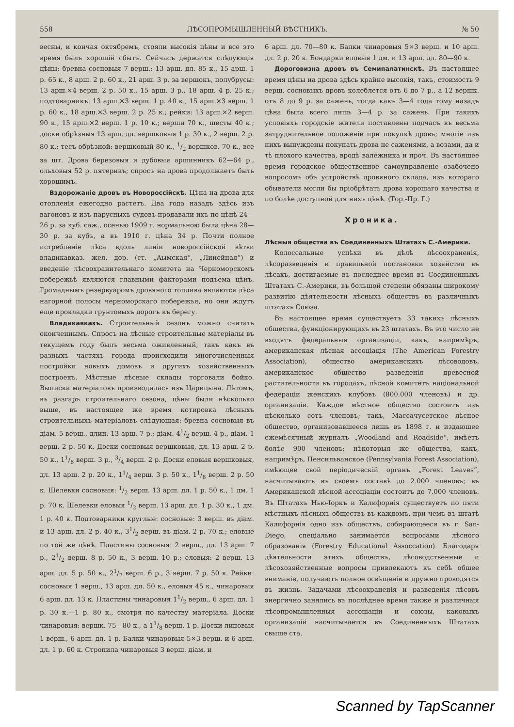558 ЛѢСОПРОМЫШЛЕННЫЙ ВѢСТНИКЪ. № 50
весны, и кончая октябремъ, стояли высокія цѣны и все это время былъ хорошій сбытъ. Сейчасъ держатся слѣдующія цѣны: бревна сосновыя 7 верш.: 13 арш. дл. 85 к., 15 арш. 1 р. 65 к., 8 арш. 2 р. 60 к., 21 арш. 3 р. за вершокъ, полубрусы: 13 арш.×4 верш. 2 р. 50 к., 15 арш. 3 р., 18 арш. 4 р. 25 к.; подтоварникъ: 13 арш.×3 верш. 1 р. 40 к., 15 арш.×3 верш. 1 р. 60 к., 18 арш.×3 верш. 2 р. 25 к.; рейки: 13 арш.×2 верш. 90 к., 15 арш.×2 верш. 1 р. 10 к.; верши 70 к., шесты 40 к.; доски обрѣзныя 13 арш. дл. вершковыя 1 р. 30 к., 2 верш. 2 р. 80 к.; тесъ обрѣзной: вершковый 80 к., 1/2 вершков. 70 к., все за шт. Дрова березовыя и дубовыя аршинникъ 62—64 р., ольховыя 52 р. пятерикъ; спросъ на дрова продолжаетъ быть хорошимъ.
Вздорожаніе дровъ въ Новороссійскѣ. Цѣна на дрова для отопленія ежегодно растетъ. Два года назадъ здѣсь изъ вагоновъ и изъ парусныхъ судовъ продавали ихъ по цѣнѣ 24—26 р. за куб. саж., осенью 1909 г. нормальною была цѣна 28—30 р. за кубъ, а въ 1910 г. цѣна 34 р. Почти полное истребленіе лѣса вдоль линіи новороссійской вѣтви владикавказ. жел. дор. (ст. „Аымская“, „Линейная“) и введеніе лѣсоохранительнаго комитета на Черноморскомъ побережьѣ являются главными факторами подъема цѣнъ. Громаднымъ резервуаромъ дровяного топлива являются лѣса нагорной полосы черноморскаго побережья, но они ждутъ еще прокладки грунтовыхъ дорогъ къ берегу.
Владикавказъ. Строительный сезонъ можно считать оконченнымъ. Спросъ на лѣсные строительные матеріалы въ текущемъ году былъ весьма оживленный, такъ какъ въ разныхъ частяхъ города происходили многочисленныя постройки новыхъ домовъ и другихъ хозяйственныхъ построекъ. Мѣстные лѣсные склады торговали бойко. Выписка матеріаловъ производилась изъ Царицына. Лѣтомъ, въ разгаръ строительнаго сезона, цѣны были нѣсколько выше, въ настоящее же время котировка лѣсныхъ строительныхъ матеріаловъ слѣдующая: бревна сосновыя въ діам. 5 верш., длин. 13 арш. 7 р.; діам. 41/2 верш. 4 р., діам. 1 верш. 2 р. 50 к. Доски сосновыя вершковыя, дл. 13 арш. 2 р. 50 к., 11/8 верш. 3 р., 3/4 верш. 2 р. Доски еловыя вершковыя, дл. 13 арш. 2 р. 20 к., 11/4 верш. 3 р. 50 к., 11/8 верш. 2 р. 50 к. Шелевки сосновыя: 1/2 верш. 13 арш. дл. 1 р. 50 к., 1 дм. 1 р. 70 к. Шелевки еловыя 1/2 верш. 13 арш. дл. 1 р. 30 к., 1 дм. 1 р. 40 к. Подтоварники круглые: сосновые: 3 верш. въ діам. и 13 арш. дл. 2 р. 40 к., 31/2 верш. въ діам. 2 р. 70 к.; еловые по той же цѣнѣ. Пластины сосновыя: 2 верш., дл. 13 арш. 7 р., 21/2 верш. 8 р. 50 к., 3 верш. 10 р.; еловыя: 2 верш. 13 арш. дл. 5 р. 50 к., 21/2 верш. 6 р., 3 верш. 7 р. 50 к. Рейки: сосновыя 1 верш., 13 арш. дл. 50 к., еловыя 45 к., чинаровыя 6 арш. дл. 13 к. Пластины чинаровыя 11/2 верш., 6 арш. дл. 1 р. 30 к.—1 р. 80 к., смотря по качеству матеріала. Доски чинаровыя: вершк. 75—80 к., а 11/8 верш. 1 р. Доски липовыя 1 верш., 6 арш. дл. 1 р. Балки чинаровыя 5×3 верш. и 6 арш. дл. 1 р. 60 к. Стропила чинаровыя 3 верш. діам. и
6 арш. дл. 70—80 к. Балки чинаровыя 5×3 верш. и 10 арш. дл. 2 р. 20 к. Бондарки еловыя 1 дм. и 13 арш. дл. 80—90 к.
Дороговизна дровъ въ Семипалатинскѣ. Въ настоящее время цѣны на дрова здѣсь крайне высокія, такъ, стоимость 9 верш. сосновыхъ дровъ колеблется отъ 6 до 7 р., а 12 вершк. отъ 8 до 9 р. за сажень, тогда какъ 3—4 года тому назадъ цѣна была всего лишь 3—4 р. за сажень. При такихъ условіяхъ городскіе жители поставлены подчасъ въ весьма затруднительное положеніе при покупкѣ дровъ; многіе изъ нихъ вынуждены покупать дрова не саженями, а возами, да и тѣ плохого качества, вродѣ валежника и проч. Въ настоящее время городское общественное самоуправленіе озабочено вопросомъ объ устройствѣ дровяного склада, изъ котораго обыватели могли бы пріобрѣтать дрова хорошаго качества и по болѣе доступной для нихъ цѣнѣ. (Тор.-Пр. Г.)
Хроника.
Лѣсныя общества въ Соединенныхъ Штатахъ С.-Америки.
Колоссальные успѣхи въ дѣлѣ лѣсоохраненія, лѣсоразведенія и правильной постановки хозяйства въ лѣсахъ, достигаемые въ последнее время въ Соединенныхъ Штатахъ С.-Америки, въ большой степени обязаны широкому развитію дѣятельности лѣсныхъ обществъ въ различныхъ штатахъ Союза.
Въ настоящее время существуетъ 33 такихъ лѣсныхъ общества, функціонирующихъ въ 23 штатахъ. Въ это число не входятъ федеральныя организаціи, какъ, напримѣръ, американская лѣсная ассоціація (The American Forestry Association), общество американскихъ лѣсоводовъ, американское общество разведенія древесной растительности въ городахъ, лѣсной комитетъ національной федераціи женскихъ клубовъ (800.000 членовъ) и др. организаціи. Каждое мѣстное общество состоитъ изъ нѣсколько сотъ членовъ; такъ, Массачусетское лѣсное общество, организовавшееся лишь въ 1898 г. и издающее ежемѣсячный журналъ „Woodland and Roadside“, имѣетъ болѣе 900 членовъ; нѣкоторыя же общества, какъ, напримѣръ, Пенсильванское (Pennsylvania Forest Association), имѣющее свой періодическій органъ „Forest Leaves“, насчитываютъ въ своемъ составѣ до 2.000 членовъ; въ Американской лѣсной ассоціаціи состоитъ до 7.000 членовъ. Въ Штатахъ Нью-Іоркъ и Калифорнія существуетъ по пяти мѣстныхъ лѣсныхъ обществъ въ каждомъ, при чемъ въ штатѣ Калифорнія одно изъ обществъ, собирающееся въ г. San-Diego, спеціально занимается вопросами лѣсного образованія (Forestry Educational Assoccation). Благодаря дѣятельности этихъ обществъ, лѣсоводственные и лѣсохозяйственные вопросы привлекаютъ къ себѣ общее вниманіе, получаютъ полное освѣщеніе и дружно проводятся въ жизнь. Задачами лѣсоохраненія и разведенія лѣсовъ энергично занялись въ послѣднее время также и различныя лѣсопромышленныя ассоціаціи и союзы, каковыхъ организацій насчитывается въ Соединенныхъ Штатахъ свыше ста.
Scanned by TapScanner